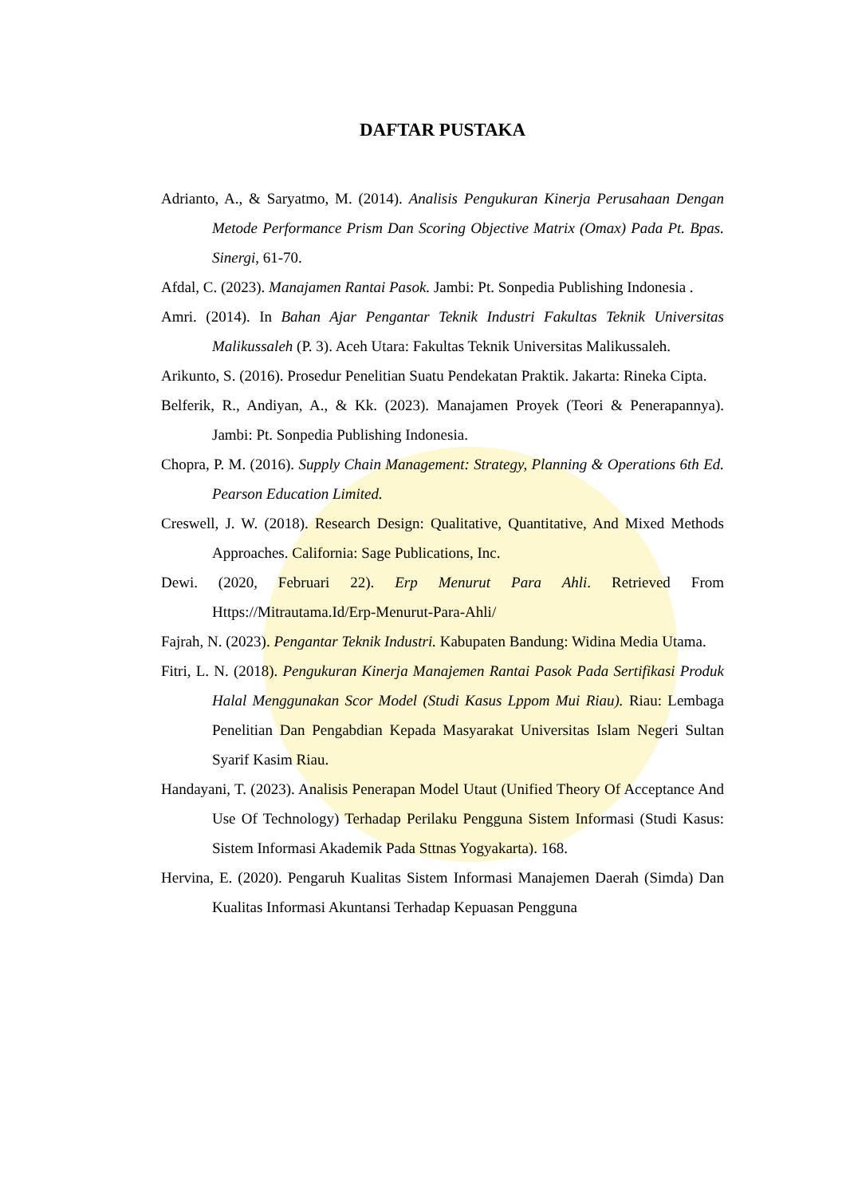DAFTAR PUSTAKA
Adrianto, A., & Saryatmo, M. (2014). Analisis Pengukuran Kinerja Perusahaan Dengan Metode Performance Prism Dan Scoring Objective Matrix (Omax) Pada Pt. Bpas. Sinergi, 61-70.
Afdal, C. (2023). Manajamen Rantai Pasok. Jambi: Pt. Sonpedia Publishing Indonesia .
Amri. (2014). In Bahan Ajar Pengantar Teknik Industri Fakultas Teknik Universitas Malikussaleh (P. 3). Aceh Utara: Fakultas Teknik Universitas Malikussaleh.
Arikunto, S. (2016). Prosedur Penelitian Suatu Pendekatan Praktik. Jakarta: Rineka Cipta.
Belferik, R., Andiyan, A., & Kk. (2023). Manajamen Proyek (Teori & Penerapannya). Jambi: Pt. Sonpedia Publishing Indonesia.
Chopra, P. M. (2016). Supply Chain Management: Strategy, Planning & Operations 6th Ed. Pearson Education Limited.
Creswell, J. W. (2018). Research Design: Qualitative, Quantitative, And Mixed Methods Approaches. California: Sage Publications, Inc.
Dewi. (2020, Februari 22). Erp Menurut Para Ahli. Retrieved From Https://Mitrautama.Id/Erp-Menurut-Para-Ahli/
Fajrah, N. (2023). Pengantar Teknik Industri. Kabupaten Bandung: Widina Media Utama.
Fitri, L. N. (2018). Pengukuran Kinerja Manajemen Rantai Pasok Pada Sertifikasi Produk Halal Menggunakan Scor Model (Studi Kasus Lppom Mui Riau). Riau: Lembaga Penelitian Dan Pengabdian Kepada Masyarakat Universitas Islam Negeri Sultan Syarif Kasim Riau.
Handayani, T. (2023). Analisis Penerapan Model Utaut (Unified Theory Of Acceptance And Use Of Technology) Terhadap Perilaku Pengguna Sistem Informasi (Studi Kasus: Sistem Informasi Akademik Pada Sttnas Yogyakarta). 168.
Hervina, E. (2020). Pengaruh Kualitas Sistem Informasi Manajemen Daerah (Simda) Dan Kualitas Informasi Akuntansi Terhadap Kepuasan Pengguna